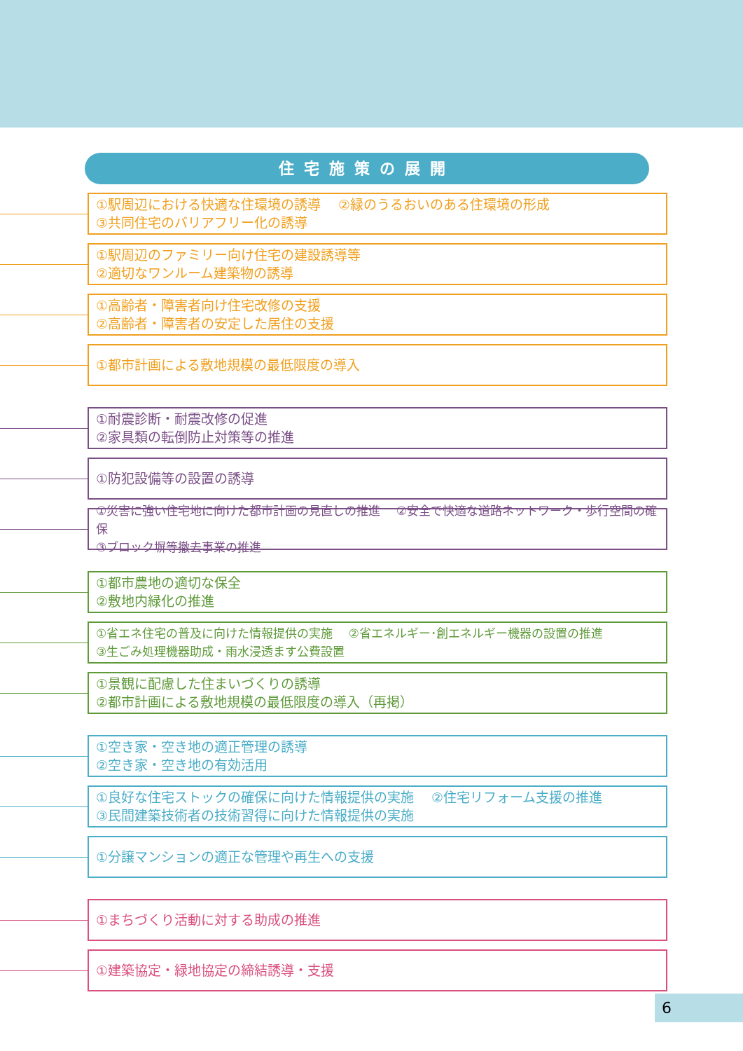住宅施策の展開
①駅周辺における快適な住環境の誘導　 ②緑のうるおいのある住環境の形成
③共同住宅のバリアフリー化の誘導
①駅周辺のファミリー向け住宅の建設誘導等
②適切なワンルーム建築物の誘導
①高齢者・障害者向け住宅改修の支援
②高齢者・障害者の安定した居住の支援
①都市計画による敷地規模の最低限度の導入
①耐震診断・耐震改修の促進
②家具類の転倒防止対策等の推進
①防犯設備等の設置の誘導
①災害に強い住宅地に向けた都市計画の見直しの推進　 ②安全で快適な道路ネットワーク・歩行空間の確保
③ブロック塀等撤去事業の推進
①都市農地の適切な保全
②敷地内緑化の推進
①省エネ住宅の普及に向けた情報提供の実施　 ②省エネルギー･創エネルギー機器の設置の推進
③生ごみ処理機器助成・雨水浸透ます公費設置
①景観に配慮した住まいづくりの誘導
②都市計画による敷地規模の最低限度の導入（再掲）
①空き家・空き地の適正管理の誘導
②空き家・空き地の有効活用
①良好な住宅ストックの確保に向けた情報提供の実施　 ②住宅リフォーム支援の推進
③民間建築技術者の技術習得に向けた情報提供の実施
①分譲マンションの適正な管理や再生への支援
①まちづくり活動に対する助成の推進
①建築協定・緑地協定の締結誘導・支援
6